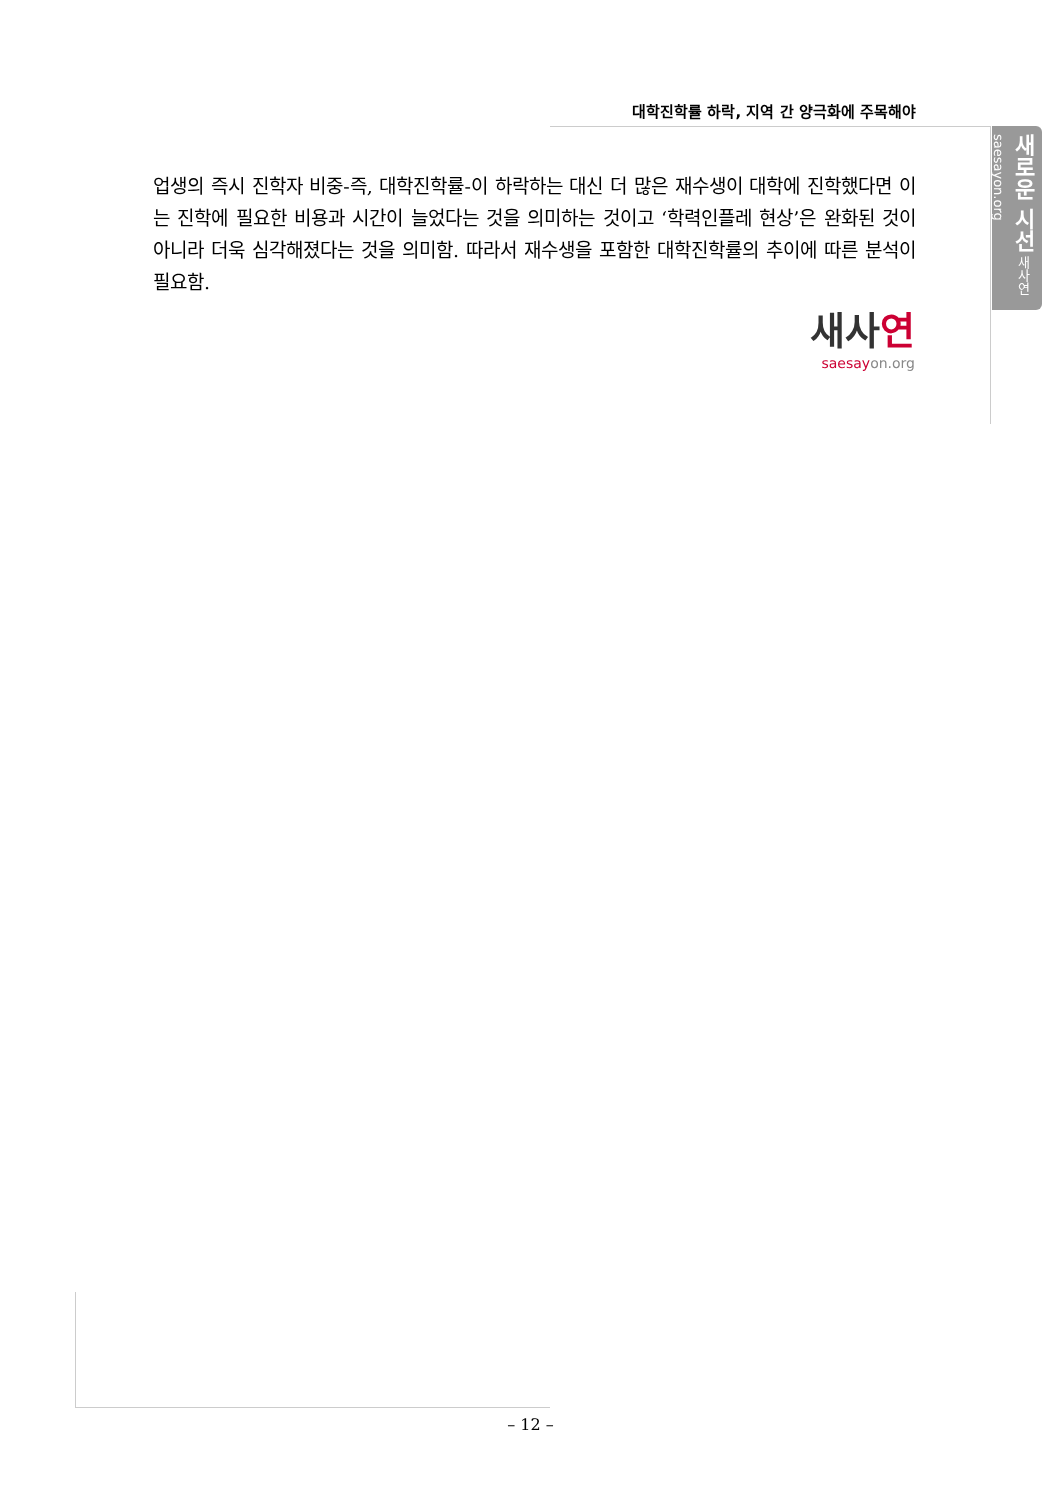대학진학률 하락, 지역 간 양극화에 주목해야
새로운 시선 새사연 saesayon.org
업생의 즉시 진학자 비중-즉, 대학진학률-이 하락하는 대신 더 많은 재수생이 대학에 진학했다면 이는 진학에 필요한 비용과 시간이 늘었다는 것을 의미하는 것이고 ‘학력인플레 현상’은 완화된 것이 아니라 더욱 심각해졌다는 것을 의미함. 따라서 재수생을 포함한 대학진학률의 추이에 따른 분석이 필요함.
새사연
saesayon.org
– 12 –